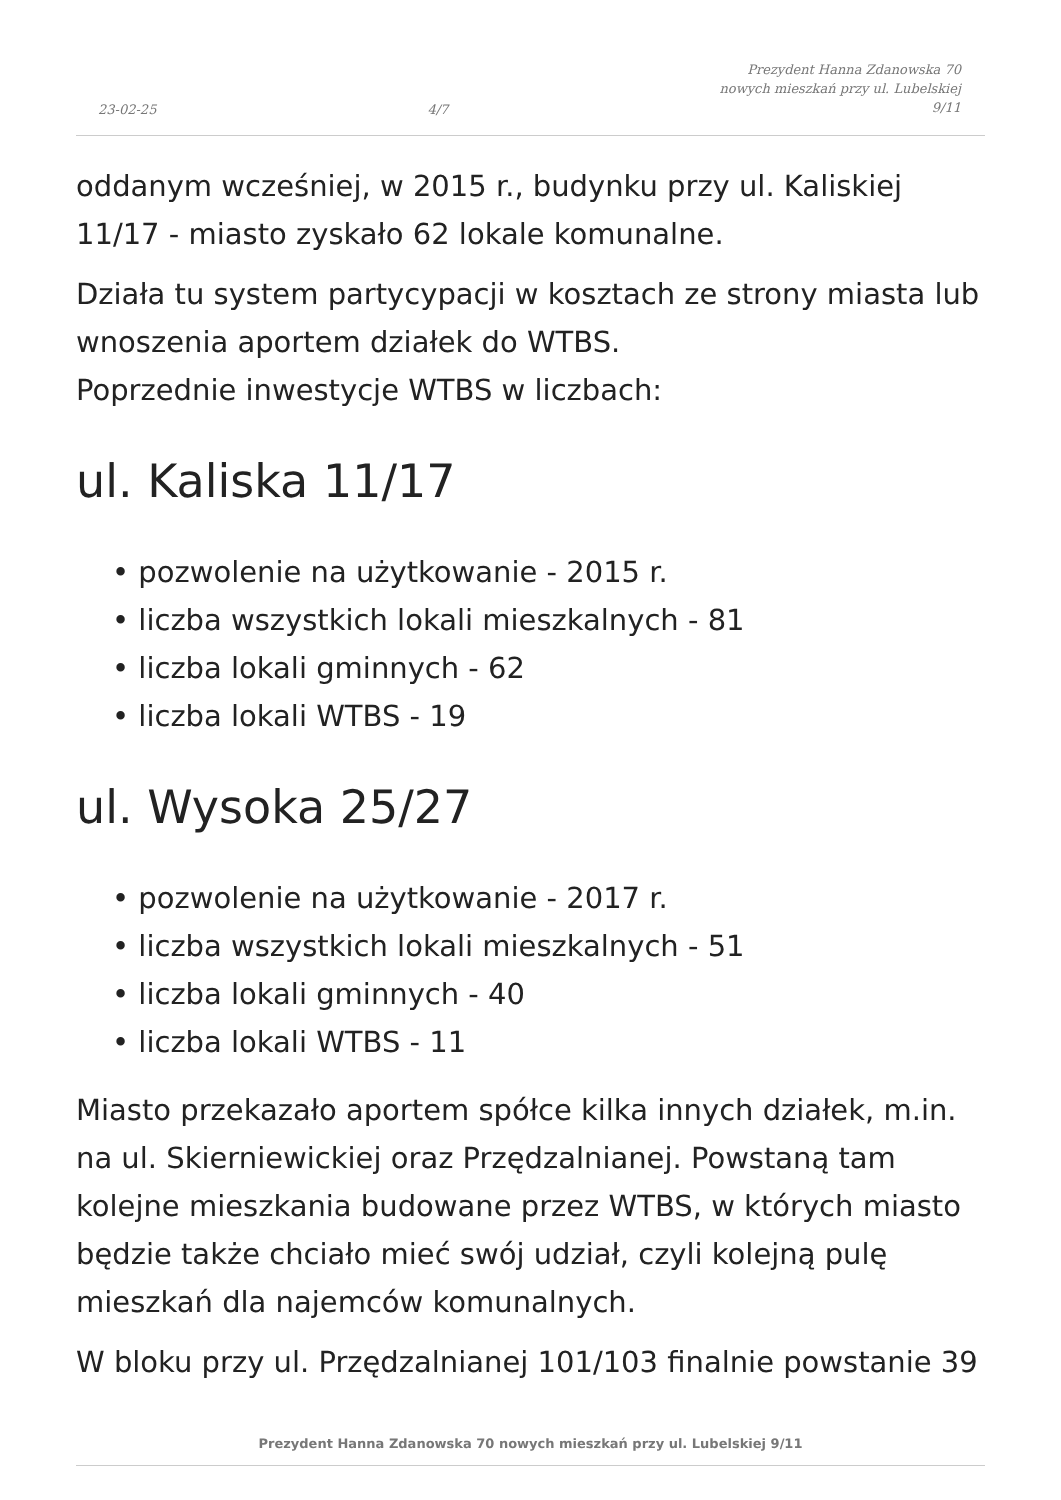23-02-25 4/7 Prezydent Hanna Zdanowska 70
nowych mieszkań przy ul. Lubelskiej
9/11
oddanym wcześniej, w 2015 r., budynku przy ul. Kaliskiej 11/17 - miasto zyskało 62 lokale komunalne.
Działa tu system partycypacji w kosztach ze strony miasta lub wnoszenia aportem działek do WTBS.
Poprzednie inwestycje WTBS w liczbach:
ul. Kaliska 11/17
• pozwolenie na użytkowanie - 2015 r.
• liczba wszystkich lokali mieszkalnych - 81
• liczba lokali gminnych - 62
• liczba lokali WTBS - 19
ul. Wysoka 25/27
• pozwolenie na użytkowanie - 2017 r.
• liczba wszystkich lokali mieszkalnych - 51
• liczba lokali gminnych - 40
• liczba lokali WTBS - 11
Miasto przekazało aportem spółce kilka innych działek, m.in. na ul. Skierniewickiej oraz Przędzalnianej. Powstaną tam kolejne mieszkania budowane przez WTBS, w których miasto będzie także chciało mieć swój udział, czyli kolejną pulę mieszkań dla najemców komunalnych.
W bloku przy ul. Przędzalnianej 101/103 finalnie powstanie 39
Prezydent Hanna Zdanowska 70 nowych mieszkań przy ul. Lubelskiej 9/11